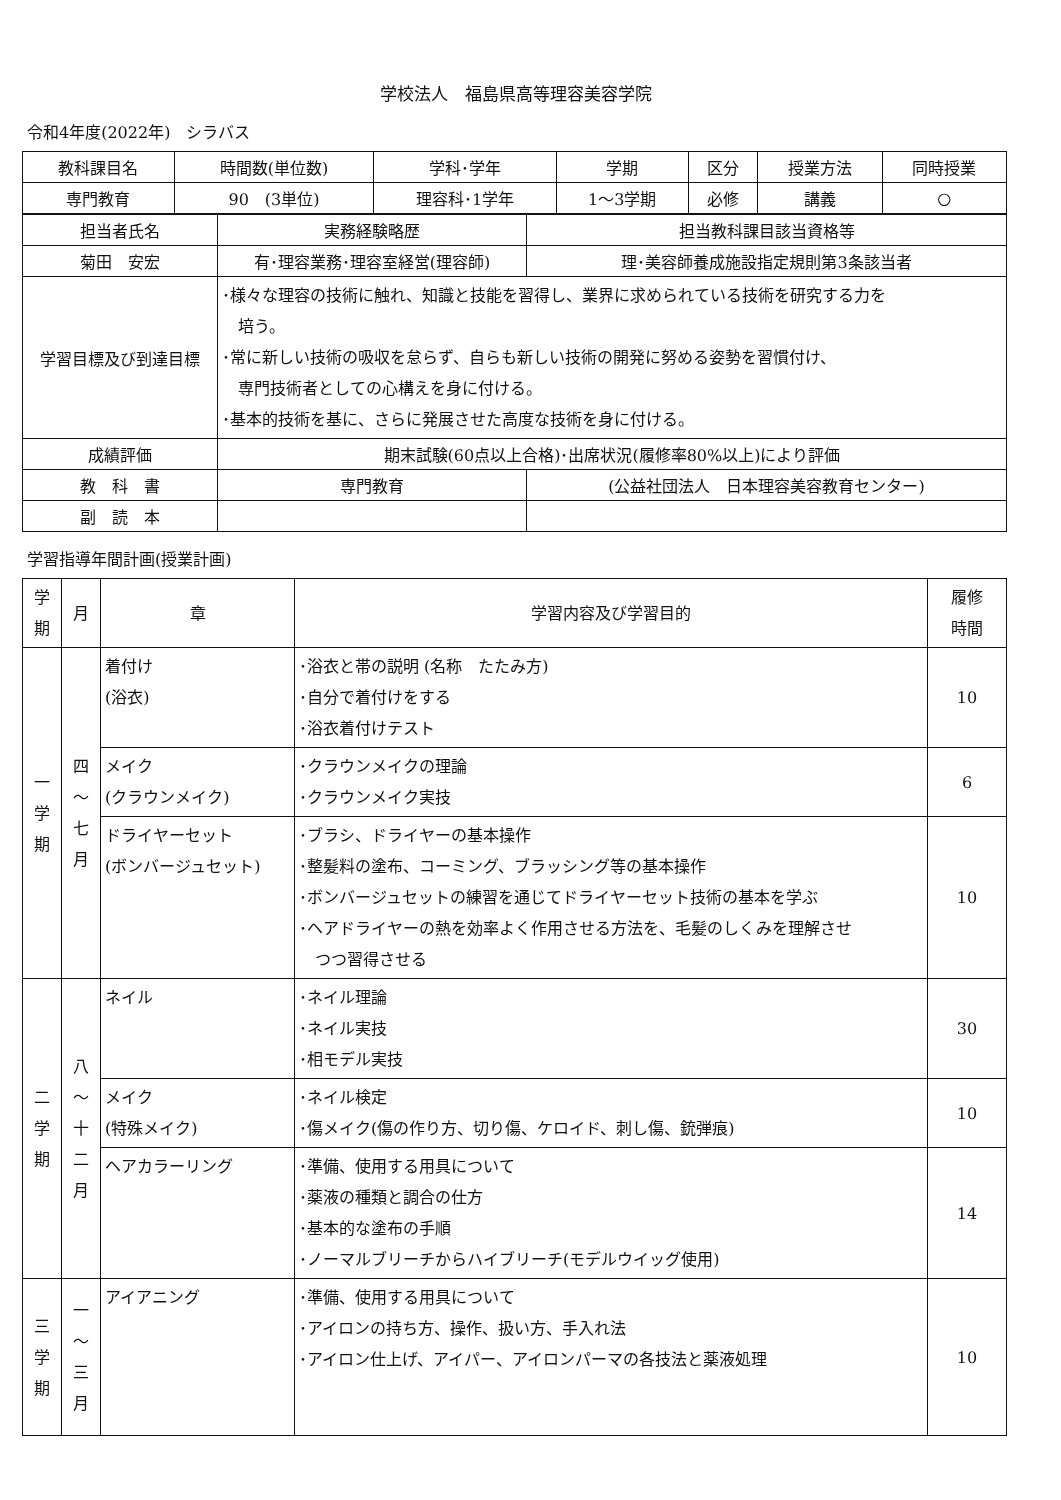学校法人　福島県高等理容美容学院
令和4年度(2022年)　シラバス
| 教科課目名 | 時間数(単位数) | 学科･学年 | 学期 | 区分 | 授業方法 | 同時授業 |
| 専門教育 | 90 (3単位) | 理容科･1学年 | 1～3学期 | 必修 | 講義 | ○ |
| 担当者氏名 | 実務経験略歴 | | 担当教科課目該当資格等 |
| 菊田 安宏 | 有･理容業務･理容室経営(理容師) | | 理･美容師養成施設指定規則第3条該当者 |
| 学習目標及び到達目標 | ･様々な理容の技術に触れ、知識と技能を習得し、業界に求められている技術を研究する力を 培う。 ･常に新しい技術の吸収を怠らず、自らも新しい技術の開発に努める姿勢を習慣付け、 専門技術者としての心構えを身に付ける。 ･基本的技術を基に、さらに発展させた高度な技術を身に付ける。 | | |
| 成績評価 | 期末試験(60点以上合格)･出席状況(履修率80%以上)により評価 | | |
| 教 科 書 | 専門教育 | (公益社団法人 日本理容美容教育センター) | |
| 副 読 本 | | | |
学習指導年間計画(授業計画)
| 学 期 | 月 | 章 | 学習内容及び学習目的 | 履修 時間 |
| 一 学 期 | 四 ～ 七 月 | 着付け (浴衣) | ･浴衣と帯の説明 (名称 たたみ方) ･自分で着付けをする ･浴衣着付けテスト | 10 |
| | | メイク (クラウンメイク) | ･クラウンメイクの理論 ･クラウンメイク実技 | 6 |
| | | ドライヤーセット (ボンバージュセット) | ･ブラシ、ドライヤーの基本操作 ･整髪料の塗布、コーミング、ブラッシング等の基本操作 ･ボンバージュセットの練習を通じてドライヤーセット技術の基本を学ぶ ･ヘアドライヤーの熱を効率よく作用させる方法を、毛髪のしくみを理解させ つつ習得させる | 10 |
| 二 学 期 | 八 ～ 十 二 月 | ネイル | ･ネイル理論 ･ネイル実技 ･相モデル実技 | 30 |
| | | メイク (特殊メイク) | ･ネイル検定 ･傷メイク(傷の作り方、切り傷、ケロイド、刺し傷、銃弾痕) | 10 |
| | | ヘアカラーリング | ･準備、使用する用具について ･薬液の種類と調合の仕方 ･基本的な塗布の手順 ･ノーマルブリーチからハイブリーチ(モデルウイッグ使用) | 14 |
| 三 学 期 | 一 ～ 三 月 | アイアニング | ･準備、使用する用具について ･アイロンの持ち方、操作、扱い方、手入れ法 ･アイロン仕上げ、アイパー、アイロンパーマの各技法と薬液処理 | 10 |